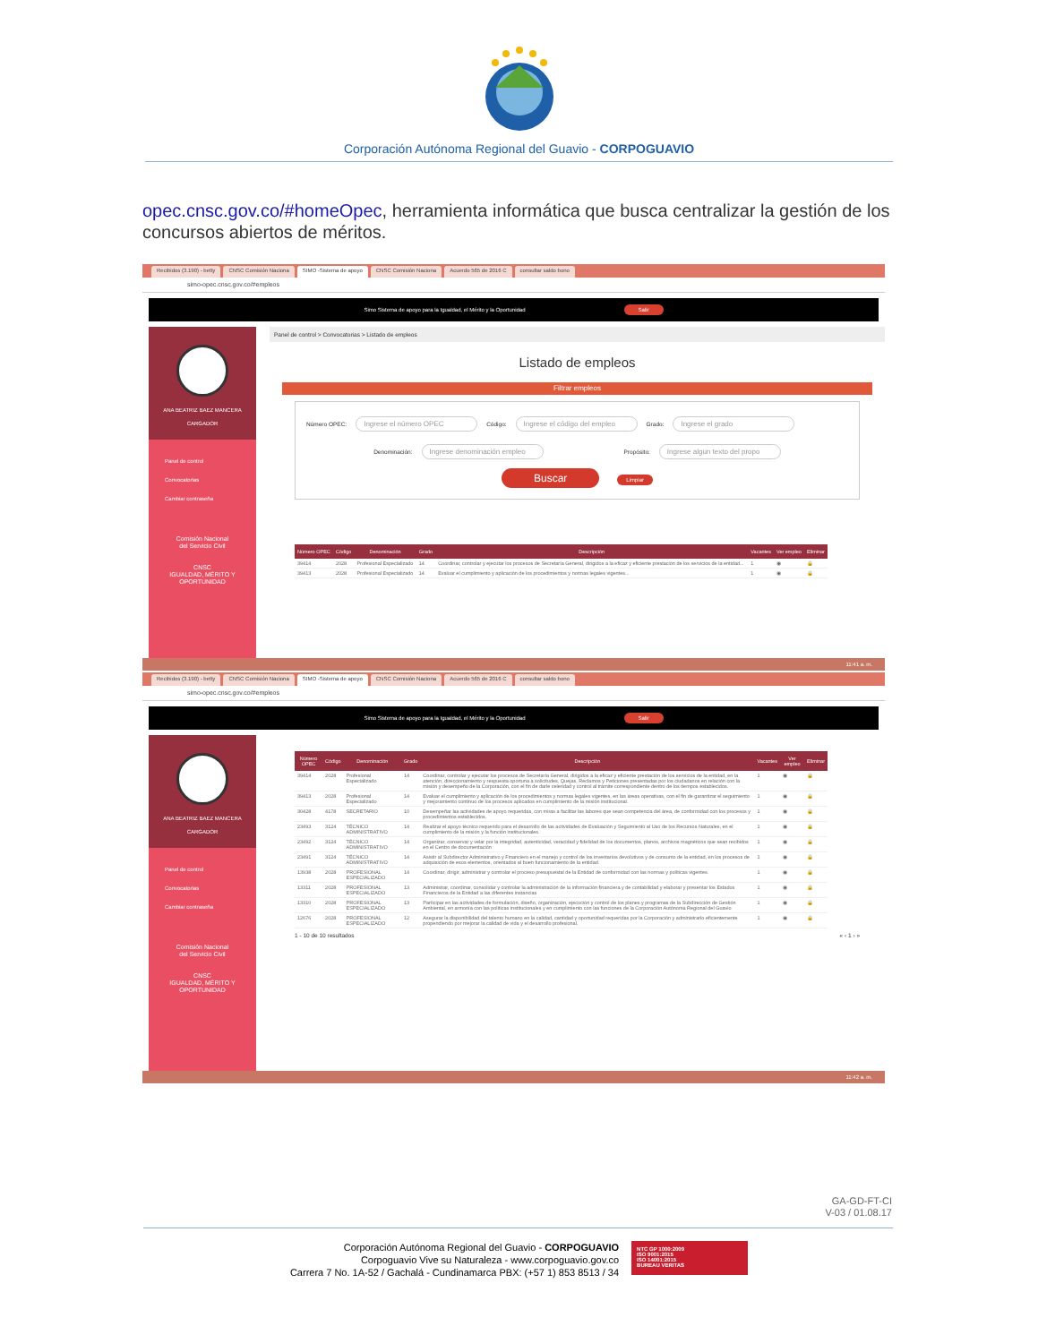Corporación Autónoma Regional del Guavio - CORPOGUAVIO
opec.cnsc.gov.co/#homeOpec, herramienta informática que busca centralizar la gestión de los concursos abiertos de méritos.
Recibidos (3.190) - betty CNSC Comisión Naciona SIMO -Sistema de apoyo CNSC Comisión Naciona Acuerdo 565 de 2016 C consultar saldo bono
simo-opec.cnsc.gov.co/#empleos
Simo Sistema de apoyo para la Igualdad, el Mérito y la Oportunidad Salir
ANA BEATRIZ BAEZ MANCERA
CARGADOR
Panel de control
Convocatorias
Cambiar contraseña
Comisión Nacional
del Servicio Civil
CNSC
IGUALDAD, MÉRITO Y OPORTUNIDAD
Panel de control > Convocatorias > Listado de empleos
Listado de empleos
Filtrar empleos
Número OPEC: Ingrese el número OPEC Código: Ingrese el código del empleo Grado: Ingrese el grado
Denominación: Ingrese denominación empleo Propósito: Ingrese algun texto del propo
Buscar Limpiar
| Número OPEC | Código | Denominación | Grado | Descripción | Vacantes | Ver empleo | Eliminar |
| --- | --- | --- | --- | --- | --- | --- | --- |
| 39414 | 2028 | Profesional Especializado | 14 | Coordinar, controlar y ejecutar los procesos de Secretaría General, dirigidos a la eficaz y eficiente prestación de los servicios de la entidad... | 1 | ◉ | 🔒 |
| 39413 | 2028 | Profesional Especializado | 14 | Evaluar el cumplimiento y aplicación de los procedimientos y normas legales vigentes... | 1 | ◉ | 🔒 |
11:41 a. m.
Recibidos (3.190) - betty CNSC Comisión Naciona SIMO -Sistema de apoyo CNSC Comisión Naciona Acuerdo 565 de 2016 C consultar saldo bono
simo-opec.cnsc.gov.co/#empleos
Simo Sistema de apoyo para la Igualdad, el Mérito y la Oportunidad Salir
ANA BEATRIZ BAEZ MANCERA
CARGADOR
Panel de control
Convocatorias
Cambiar contraseña
Comisión Nacional
del Servicio Civil
CNSC
IGUALDAD, MÉRITO Y OPORTUNIDAD
| Número OPEC | Código | Denominación | Grado | Descripción | Vacantes | Ver empleo | Eliminar |
| --- | --- | --- | --- | --- | --- | --- | --- |
| 39414 | 2028 | Profesional Especializado | 14 | Coordinar, controlar y ejecutar los procesos de Secretaría General, dirigidos a la eficaz y eficiente prestación de los servicios de la entidad, en la atención, direccionamiento y respuesta oportuna a solicitudes, Quejas, Reclamos y Peticiones presentadas por los ciudadanos en relación con la misión y desempeño de la Corporación, con el fin de darle celeridad y control al trámite correspondiente dentro de los tiempos establecidos. | 1 | ◉ | 🔒 |
| 39413 | 2028 | Profesional Especializado | 14 | Evaluar el cumplimiento y aplicación de los procedimientos y normas legales vigentes, en las áreas operativas, con el fin de garantizar el seguimiento y mejoramiento continuo de los procesos aplicados en cumplimiento de la misión institucional. | 1 | ◉ | 🔒 |
| 30428 | 4178 | SECRETARIO | 10 | Desempeñar las actividades de apoyo requeridas, con miras a facilitar las labores que sean competencia del área, de conformidad con los procesos y procedimientos establecidos. | 1 | ◉ | 🔒 |
| 23493 | 3124 | TÉCNICO ADMINISTRATIVO | 14 | Realizar el apoyo técnico requerido para el desarrollo de las actividades de Evaluación y Seguimiento al Uso de los Recursos Naturales, en el cumplimiento de la misión y la función institucionales. | 1 | ◉ | 🔒 |
| 23492 | 3124 | TÉCNICO ADMINISTRATIVO | 14 | Organizar, conservar y velar por la integridad, autenticidad, veracidad y fidelidad de los documentos, planos, archivos magnéticos que sean recibidos en el Centro de documentación | 1 | ◉ | 🔒 |
| 23491 | 3124 | TÉCNICO ADMINISTRATIVO | 14 | Asistir al Subdirector Administrativo y Financiero en el manejo y control de los inventarios devolutivos y de consumo de la entidad, en los procesos de adquisición de esos elementos, orientados al buen funcionamiento de la entidad. | 1 | ◉ | 🔒 |
| 13938 | 2028 | PROFESIONAL ESPECIALIZADO | 14 | Coordinar, dirigir, administrar y controlar el proceso presupuestal de la Entidad de conformidad con las normas y políticas vigentes. | 1 | ◉ | 🔒 |
| 13311 | 2028 | PROFESIONAL ESPECIALIZADO | 13 | Administrar, coordinar, consolidar y controlar la administración de la información financiera y de contabilidad y elaborar y presentar los Estados Financieros de la Entidad a las diferentes instancias | 1 | ◉ | 🔒 |
| 13310 | 2028 | PROFESIONAL ESPECIALIZADO | 13 | Participar en las actividades de formulación, diseño, organización, ejecución y control de los planes y programas de la Subdirección de Gestión Ambiental, en armonía con las políticas institucionales y en cumplimiento con las funciones de la Corporación Autónoma Regional del Guavio | 1 | ◉ | 🔒 |
| 12676 | 2028 | PROFESIONAL ESPECIALIZADO | 12 | Asegurar la disponibilidad del talento humano en la calidad, cantidad y oportunidad requeridas por la Corporación y administrarlo eficientemente propendiendo por mejorar la calidad de vida y el desarrollo profesional. | 1 | ◉ | 🔒 |
1 - 10 de 10 resultados « ‹ 1 › »
11:42 a. m.
GA-GD-FT-CI
V-03 / 01.08.17
Corporación Autónoma Regional del Guavio - CORPOGUAVIO
Corpoguavio Vive su Naturaleza - www.corpoguavio.gov.co
Carrera 7 No. 1A-52 / Gachalá - Cundinamarca PBX: (+57 1) 853 8513 / 34
NTC GP 1000:2009
ISO 9001:2015
ISO 14001:2015
BUREAU VERITAS